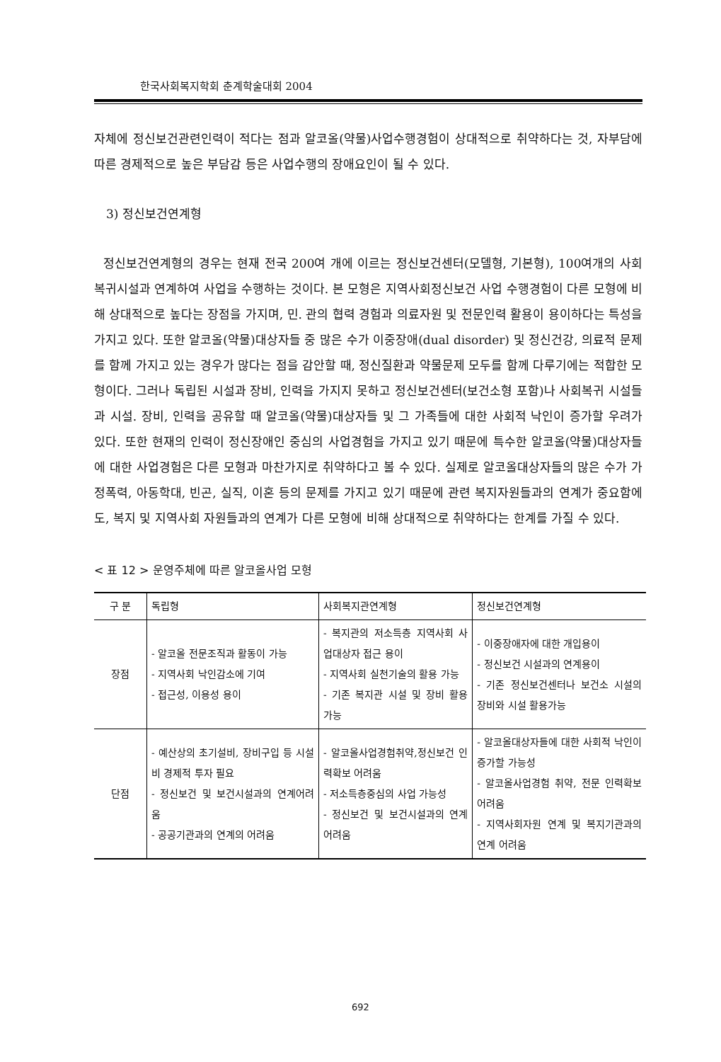한국사회복지학회 춘계학술대회 2004
자체에 정신보건관련인력이 적다는 점과 알코올(약물)사업수행경험이 상대적으로 취약하다는 것, 자부담에 따른 경제적으로 높은 부담감 등은 사업수행의 장애요인이 될 수 있다.
3) 정신보건연계형
정신보건연계형의 경우는 현재 전국 200여 개에 이르는 정신보건센터(모델형, 기본형), 100여개의 사회복귀시설과 연계하여 사업을 수행하는 것이다. 본 모형은 지역사회정신보건 사업 수행경험이 다른 모형에 비해 상대적으로 높다는 장점을 가지며, 민. 관의 협력 경험과 의료자원 및 전문인력 활용이 용이하다는 특성을 가지고 있다. 또한 알코올(약물)대상자들 중 많은 수가 이중장애(dual disorder) 및 정신건강, 의료적 문제를 함께 가지고 있는 경우가 많다는 점을 감안할 때, 정신질환과 약물문제 모두를 함께 다루기에는 적합한 모형이다. 그러나 독립된 시설과 장비, 인력을 가지지 못하고 정신보건센터(보건소형 포함)나 사회복귀 시설들과 시설. 장비, 인력을 공유할 때 알코올(약물)대상자들 및 그 가족들에 대한 사회적 낙인이 증가할 우려가 있다. 또한 현재의 인력이 정신장애인 중심의 사업경험을 가지고 있기 때문에 특수한 알코올(약물)대상자들에 대한 사업경험은 다른 모형과 마찬가지로 취약하다고 볼 수 있다. 실제로 알코올대상자들의 많은 수가 가정폭력, 아동학대, 빈곤, 실직, 이혼 등의 문제를 가지고 있기 때문에 관련 복지자원들과의 연계가 중요함에도, 복지 및 지역사회 자원들과의 연계가 다른 모형에 비해 상대적으로 취약하다는 한계를 가질 수 있다.
< 표 12 > 운영주체에 따른 알코올사업 모형
| 구 분 | 독립형 | 사회복지관연계형 | 정신보건연계형 |
| --- | --- | --- | --- |
| 장점 | - 알코올 전문조직과 활동이 가능 - 지역사회 낙인감소에 기여 - 접근성, 이용성 용이 | - 복지관의 저소득층 지역사회 사업대상자 접근 용이 - 지역사회 실천기술의 활용 가능 - 기존 복지관 시설 및 장비 활용 가능 | - 이중장애자에 대한 개입용이 - 정신보건 시설과의 연계용이 - 기존 정신보건센터나 보건소 시설의 장비와 시설 활용가능 |
| 단점 | - 예산상의 초기설비, 장비구입 등 시설비 경제적 투자 필요 - 정신보건 및 보건시설과의 연계어려움 - 공공기관과의 연계의 어려움 | - 알코올사업경험취약,정신보건 인력확보 어려움 - 저소득층중심의 사업 가능성 - 정신보건 및 보건시설과의 연계 어려움 | - 알코올대상자들에 대한 사회적 낙인이 증가할 가능성 - 알코올사업경험 취약, 전문 인력확보 어려움 - 지역사회자원 연계 및 복지기관과의 연계 어려움 |
692